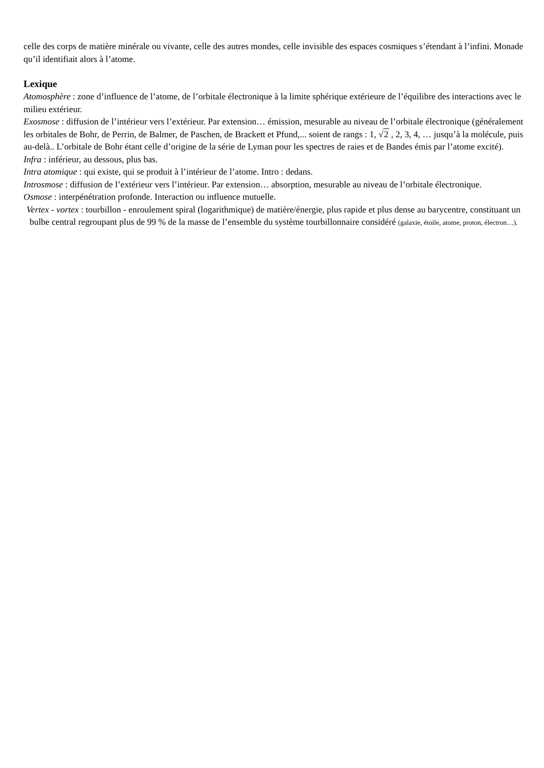celle des corps de matière minérale ou vivante, celle des autres mondes, celle invisible des espaces cosmiques s’étendant à l’infini. Monade qu’il identifiait alors à l’atome.
Lexique
Atomosphère : zone d’influence de l’atome, de l’orbitale électronique à la limite sphérique extérieure de l’équilibre des interactions avec le milieu extérieur.
Exosmose : diffusion de l’intérieur vers l’extérieur. Par extension… émission, mesurable au niveau de l’orbitale électronique (généralement les orbitales de Bohr, de Perrin, de Balmer, de Paschen, de Brackett et Pfund,... soient de rangs : 1, √2 , 2, 3, 4, … jusqu’à la molécule, puis au-delà.. L’orbitale de Bohr étant celle d’origine de la série de Lyman pour les spectres de raies et de Bandes émis par l’atome excité).
Infra : inférieur, au dessous, plus bas.
Intra atomique : qui existe, qui se produit à l’intérieur de l’atome. Intro : dedans.
Introsmose : diffusion de l’extérieur vers l’intérieur. Par extension… absorption, mesurable au niveau de l’orbitale électronique.
Osmose : interpénétration profonde. Interaction ou influence mutuelle.
Vertex - vortex : tourbillon - enroulement spiral (logarithmique) de matière/énergie, plus rapide et plus dense au barycentre, constituant un bulbe central regroupant plus de 99 % de la masse de l’ensemble du système tourbillonnaire considéré (galaxie, étoile, atome, proton, électron…).